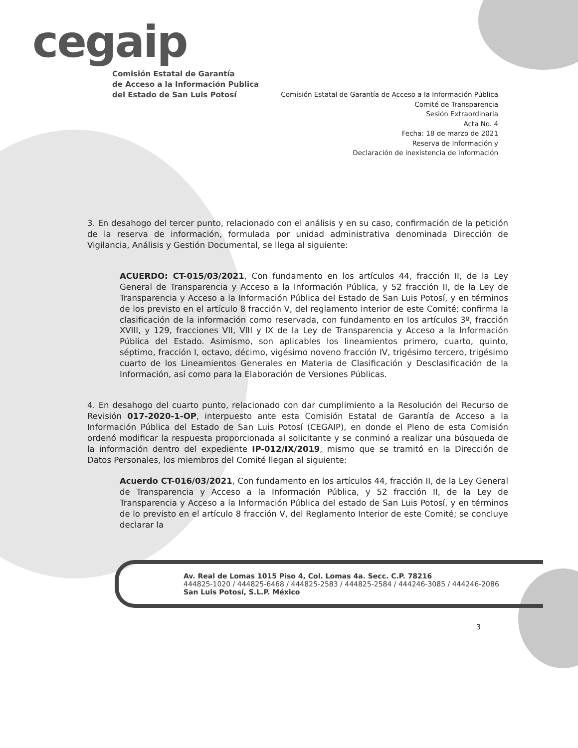cegaip
Comisión Estatal de Garantía
de Acceso a la Información Publica
del Estado de San Luis Potosí
Comisión Estatal de Garantía de Acceso a la Información Pública
Comité de Transparencia
Sesión Extraordinaria
Acta No. 4
Fecha: 18 de marzo de 2021
Reserva de Información y
Declaración de inexistencia de información
3. En desahogo del tercer punto, relacionado con el análisis y en su caso, confirmación de la petición de la reserva de información, formulada por unidad administrativa denominada Dirección de Vigilancia, Análisis y Gestión Documental, se llega al siguiente:
ACUERDO: CT-015/03/2021, Con fundamento en los artículos 44, fracción II, de la Ley General de Transparencia y Acceso a la Información Pública, y 52 fracción II, de la Ley de Transparencia y Acceso a la Información Pública del Estado de San Luis Potosí, y en términos de los previsto en el artículo 8 fracción V, del reglamento interior de este Comité; confirma la clasificación de la información como reservada, con fundamento en los artículos 3º, fracción XVIII, y 129, fracciones VII, VIII y IX de la Ley de Transparencia y Acceso a la Información Pública del Estado. Asimismo, son aplicables los lineamientos primero, cuarto, quinto, séptimo, fracción I, octavo, décimo, vigésimo noveno fracción IV, trigésimo tercero, trigésimo cuarto de los Lineamientos Generales en Materia de Clasificación y Desclasificación de la Información, así como para la Elaboración de Versiones Públicas.
4. En desahogo del cuarto punto, relacionado con dar cumplimiento a la Resolución del Recurso de Revisión 017-2020-1-OP, interpuesto ante esta Comisión Estatal de Garantía de Acceso a la Información Pública del Estado de San Luis Potosí (CEGAIP), en donde el Pleno de esta Comisión ordenó modificar la respuesta proporcionada al solicitante y se conminó a realizar una búsqueda de la información dentro del expediente IP-012/IX/2019, mismo que se tramitó en la Dirección de Datos Personales, los miembros del Comité llegan al siguiente:
Acuerdo CT-016/03/2021, Con fundamento en los artículos 44, fracción II, de la Ley General de Transparencia y Acceso a la Información Pública, y 52 fracción II, de la Ley de Transparencia y Acceso a la Información Pública del estado de San Luis Potosí, y en términos de lo previsto en el artículo 8 fracción V, del Reglamento Interior de este Comité; se concluye declarar la
Av. Real de Lomas 1015 Piso 4, Col. Lomas 4a. Secc. C.P. 78216
444825-1020 / 444825-6468 / 444825-2583 / 444825-2584 / 444246-3085 / 444246-2086
San Luis Potosí, S.L.P. México
3